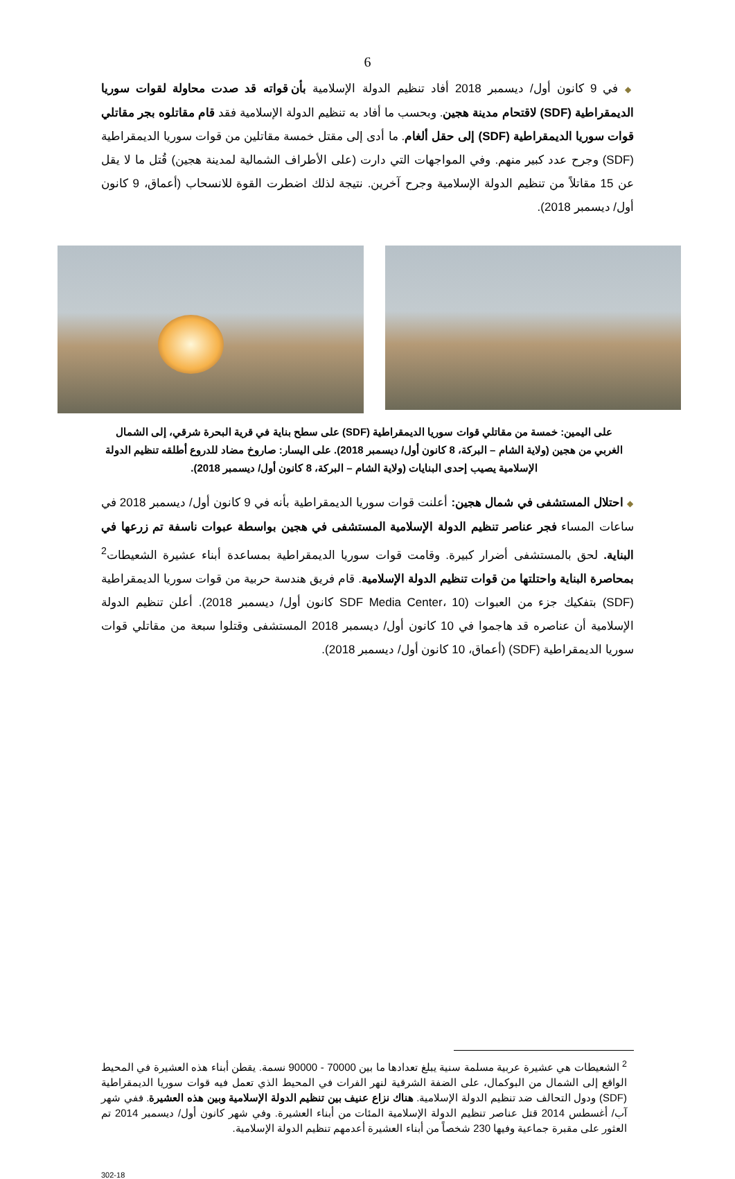6
◆ في 9 كانون أول/ ديسمبر 2018 أفاد تنظيم الدولة الإسلامية بأن قواته قد صدت محاولة لقوات سوريا الديمقراطية (SDF) لاقتحام مدينة هجين. وبحسب ما أفاد به تنظيم الدولة الإسلامية فقد قام مقاتلوه بجر مقاتلي قوات سوريا الديمقراطية (SDF) إلى حقل ألغام. ما أدى إلى مقتل خمسة مقاتلين من قوات سوريا الديمقراطية (SDF) وجرح عدد كبير منهم. وفي المواجهات التي دارت (على الأطراف الشمالية لمدينة هجين) قُتل ما لا يقل عن 15 مقاتلاً من تنظيم الدولة الإسلامية وجرح آخرين. نتيجة لذلك اضطرت القوة للانسحاب (أعماق، 9 كانون أول/ ديسمبر 2018).
على اليمين: خمسة من مقاتلي قوات سوريا الديمقراطية (SDF) على سطح بناية في قرية البحرة شرقي، إلى الشمال الغربي من هجين (ولاية الشام – البركة، 8 كانون أول/ ديسمبر 2018). على اليسار: صاروخ مضاد للدروع أطلقه تنظيم الدولة الإسلامية يصيب إحدى البنايات (ولاية الشام – البركة، 8 كانون أول/ ديسمبر 2018).
◆ احتلال المستشفى في شمال هجين: أعلنت قوات سوريا الديمقراطية بأنه في 9 كانون أول/ ديسمبر 2018 في ساعات المساء فجر عناصر تنظيم الدولة الإسلامية المستشفى في هجين بواسطة عبوات ناسفة تم زرعها في البناية. لحق بالمستشفى أضرار كبيرة. وقامت قوات سوريا الديمقراطية بمساعدة أبناء عشيرة الشعيطات<sup>2</sup> بمحاصرة البناية واحتلتها من قوات تنظيم الدولة الإسلامية. قام فريق هندسة حربية من قوات سوريا الديمقراطية (SDF) بتفكيك جزء من العبوات (SDF Media Center، 10 كانون أول/ ديسمبر 2018). أعلن تنظيم الدولة الإسلامية أن عناصره قد هاجموا في 10 كانون أول/ ديسمبر 2018 المستشفى وقتلوا سبعة من مقاتلي قوات سوريا الديمقراطية (SDF) (أعماق، 10 كانون أول/ ديسمبر 2018).
<sup>2</sup> الشعيطات هي عشيرة عربية مسلمة سنية يبلغ تعدادها ما بين 70000 - 90000 نسمة. يقطن أبناء هذه العشيرة في المحيط الواقع إلى الشمال من البوكمال، على الضفة الشرقية لنهر الفرات في المحيط الذي تعمل فيه قوات سوريا الديمقراطية (SDF) ودول التحالف ضد تنظيم الدولة الإسلامية. هناك نزاع عنيف بين تنظيم الدولة الإسلامية وبين هذه العشيرة. ففي شهر آب/ أغسطس 2014 قتل عناصر تنظيم الدولة الإسلامية المئات من أبناء العشيرة. وفي شهر كانون أول/ ديسمبر 2014 تم العثور على مقبرة جماعية وفيها 230 شخصاً من أبناء العشيرة أعدمهم تنظيم الدولة الإسلامية.
302-18